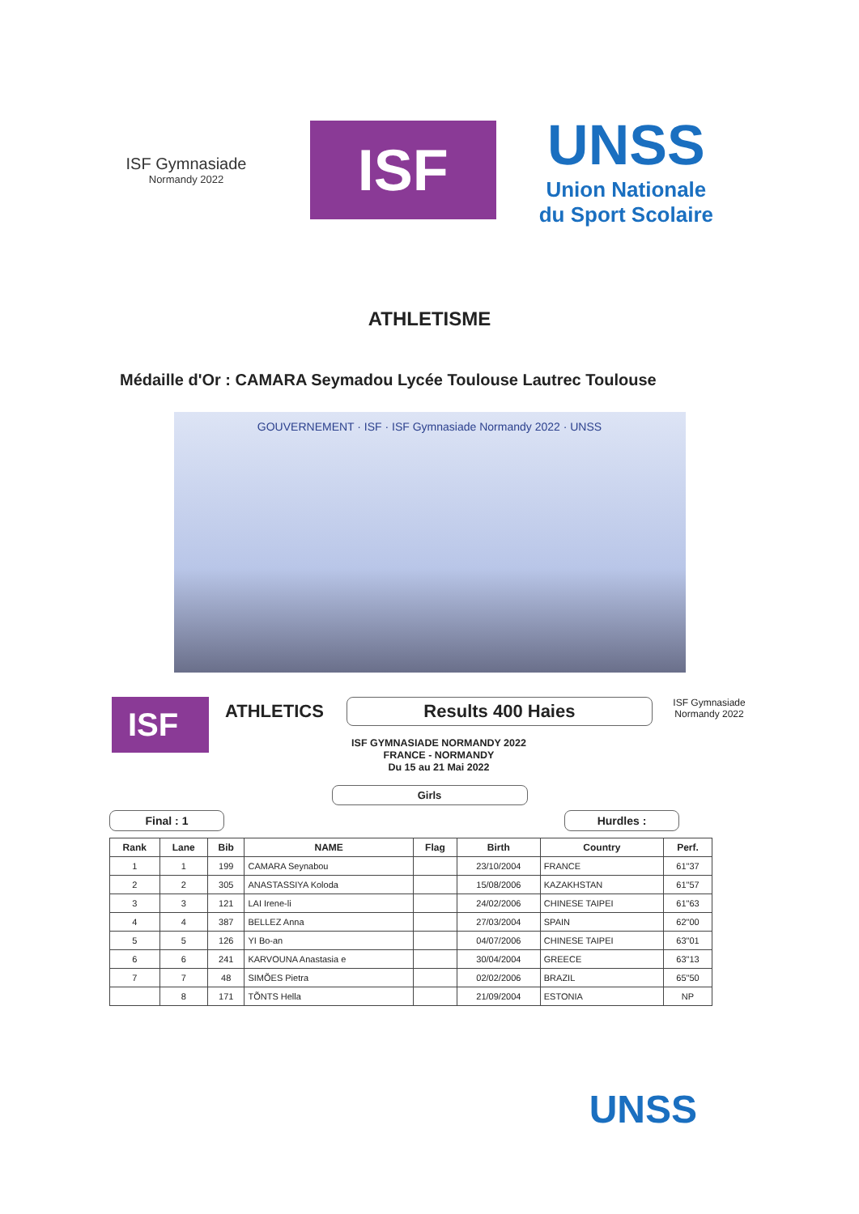ISF Gymnasiade
Normandy 2022
ISF
UNSS
Union Nationale
du Sport Scolaire
ATHLETISME
Médaille d'Or : CAMARA Seymadou Lycée Toulouse Lautrec Toulouse
GOUVERNEMENT · ISF · ISF Gymnasiade Normandy 2022 · UNSS
ISF
ATHLETICS
Results 400 Haies
ISF GYMNASIADE NORMANDY 2022
FRANCE - NORMANDY
Du 15 au 21 Mai 2022
ISF Gymnasiade
Normandy 2022
Girls
Final : 1 Hurdles :
| Rank | Lane | Bib | NAME | Flag | Birth | Country | Perf. |
| --- | --- | --- | --- | --- | --- | --- | --- |
| 1 | 1 | 199 | CAMARA Seynabou | | 23/10/2004 | FRANCE | 61"37 |
| 2 | 2 | 305 | ANASTASSIYA Koloda | | 15/08/2006 | KAZAKHSTAN | 61"57 |
| 3 | 3 | 121 | LAI Irene-li | | 24/02/2006 | CHINESE TAIPEI | 61"63 |
| 4 | 4 | 387 | BELLEZ Anna | | 27/03/2004 | SPAIN | 62"00 |
| 5 | 5 | 126 | YI Bo-an | | 04/07/2006 | CHINESE TAIPEI | 63"01 |
| 6 | 6 | 241 | KARVOUNA Anastasia e | | 30/04/2004 | GREECE | 63"13 |
| 7 | 7 | 48 | SIMÕES Pietra | | 02/02/2006 | BRAZIL | 65"50 |
| | 8 | 171 | TÕNTS Hella | | 21/09/2004 | ESTONIA | NP |
UNSS